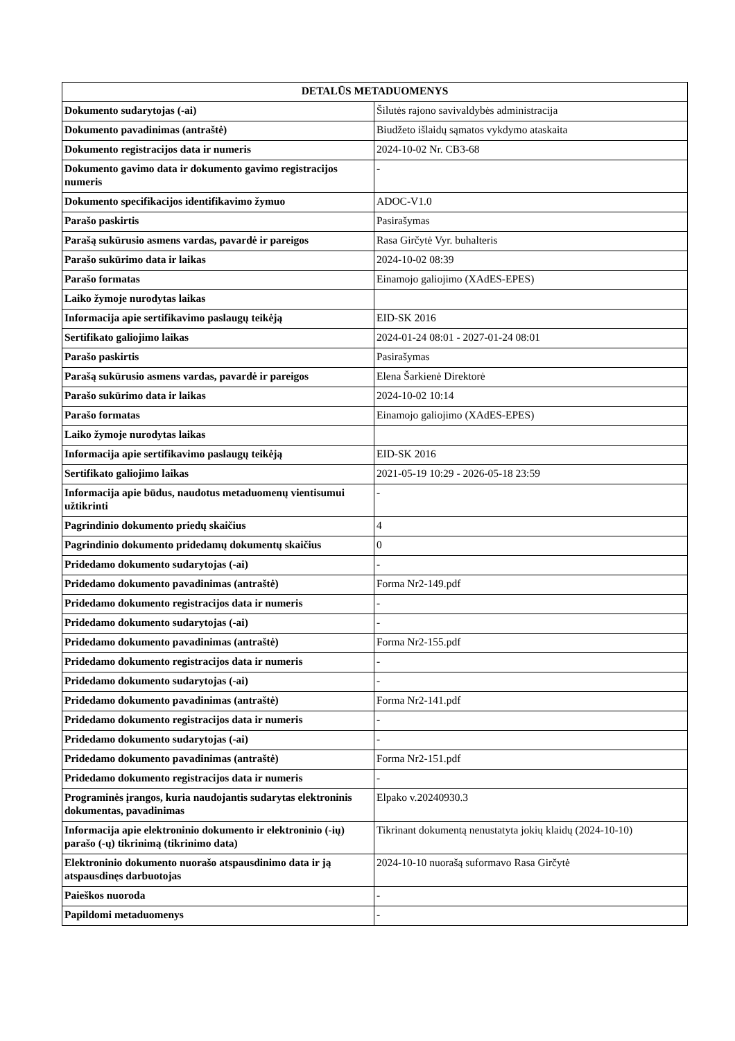| DETALŪS METADUOMENYS | |
| --- | --- |
| Dokumento sudarytojas (-ai) | Šilutės rajono savivaldybės administracija |
| Dokumento pavadinimas (antraštė) | Biudžeto išlaidų sąmatos vykdymo ataskaita |
| Dokumento registracijos data ir numeris | 2024-10-02 Nr. CB3-68 |
| Dokumento gavimo data ir dokumento gavimo registracijos numeris | - |
| Dokumento specifikacijos identifikavimo žymuo | ADOC-V1.0 |
| Parašo paskirtis | Pasirašymas |
| Parašą sukūrusio asmens vardas, pavardė ir pareigos | Rasa Girčytė Vyr. buhalteris |
| Parašo sukūrimo data ir laikas | 2024-10-02 08:39 |
| Parašo formatas | Einamojo galiojimo (XAdES-EPES) |
| Laiko žymoje nurodytas laikas | |
| Informacija apie sertifikavimo paslaugų teikėją | EID-SK 2016 |
| Sertifikato galiojimo laikas | 2024-01-24 08:01 - 2027-01-24 08:01 |
| Parašo paskirtis | Pasirašymas |
| Parašą sukūrusio asmens vardas, pavardė ir pareigos | Elena Šarkienė Direktorė |
| Parašo sukūrimo data ir laikas | 2024-10-02 10:14 |
| Parašo formatas | Einamojo galiojimo (XAdES-EPES) |
| Laiko žymoje nurodytas laikas | |
| Informacija apie sertifikavimo paslaugų teikėją | EID-SK 2016 |
| Sertifikato galiojimo laikas | 2021-05-19 10:29 - 2026-05-18 23:59 |
| Informacija apie būdus, naudotus metaduomenų vientisumui užtikrinti | - |
| Pagrindinio dokumento priedų skaičius | 4 |
| Pagrindinio dokumento pridedamų dokumentų skaičius | 0 |
| Pridedamo dokumento sudarytojas (-ai) | - |
| Pridedamo dokumento pavadinimas (antraštė) | Forma Nr2-149.pdf |
| Pridedamo dokumento registracijos data ir numeris | - |
| Pridedamo dokumento sudarytojas (-ai) | - |
| Pridedamo dokumento pavadinimas (antraštė) | Forma Nr2-155.pdf |
| Pridedamo dokumento registracijos data ir numeris | - |
| Pridedamo dokumento sudarytojas (-ai) | - |
| Pridedamo dokumento pavadinimas (antraštė) | Forma Nr2-141.pdf |
| Pridedamo dokumento registracijos data ir numeris | - |
| Pridedamo dokumento sudarytojas (-ai) | - |
| Pridedamo dokumento pavadinimas (antraštė) | Forma Nr2-151.pdf |
| Pridedamo dokumento registracijos data ir numeris | - |
| Programinės įrangos, kuria naudojantis sudarytas elektroninis dokumentas, pavadinimas | Elpako v.20240930.3 |
| Informacija apie elektroninio dokumento ir elektroninio (-ių) parašo (-ų) tikrinimą (tikrinimo data) | Tikrinant dokumentą nenustatyta jokių klaidų (2024-10-10) |
| Elektroninio dokumento nuorašo atspausdinimo data ir ją atspausdinęs darbuotojas | 2024-10-10 nuorašą suformavo Rasa Girčytė |
| Paieškos nuoroda | - |
| Papildomi metaduomenys | - |